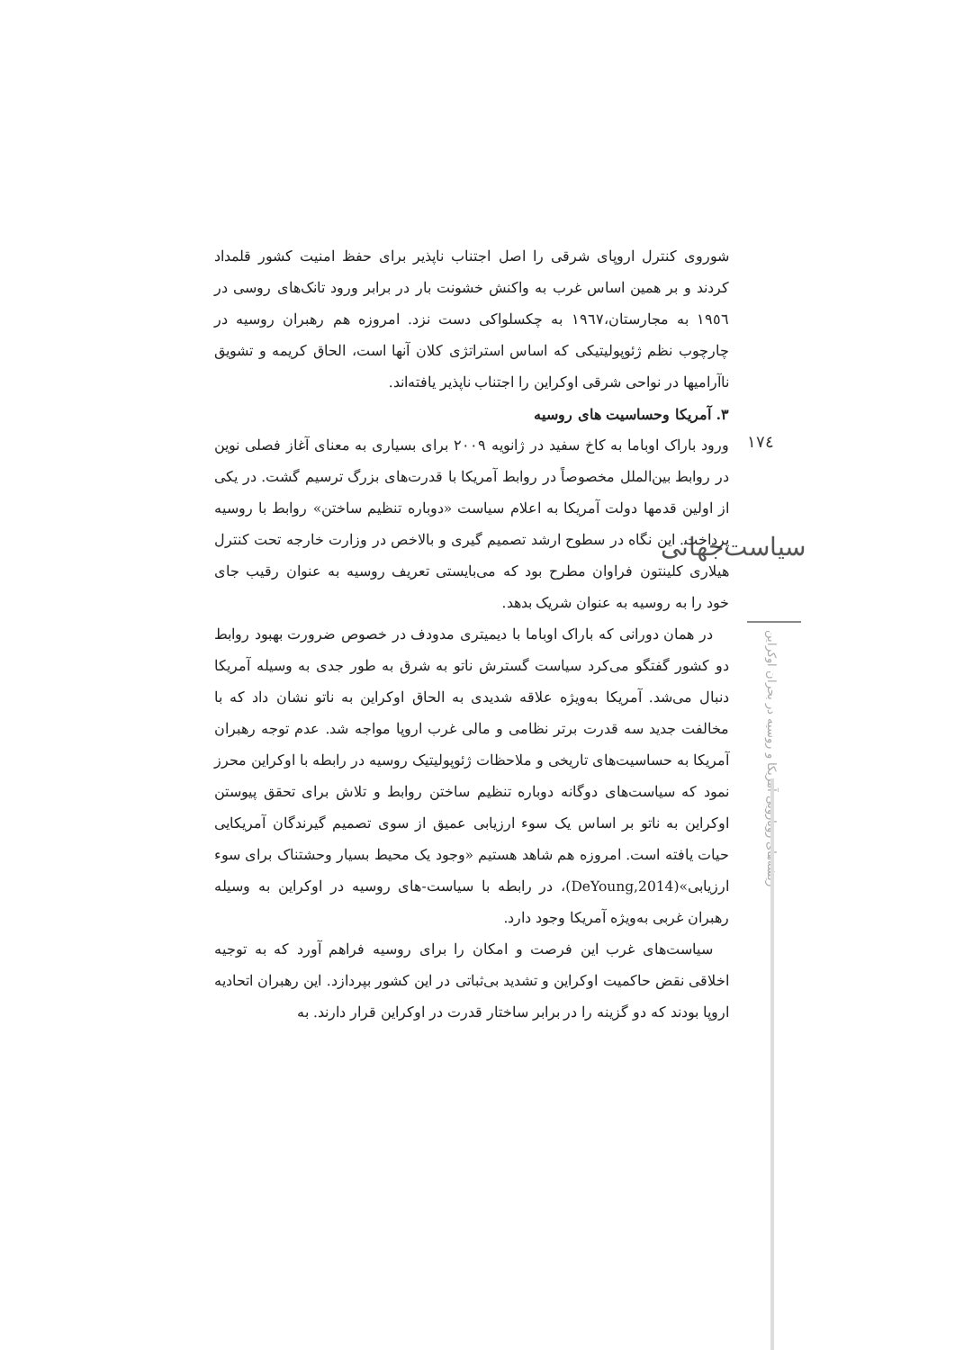١٧٤
سیاست‌جهانی
ریشه‌های رویارویی آمریکا و روسیه در بحران اوکراین
شوروی کنترل اروپای شرقی را اصل اجتناب ناپذیر برای حفظ امنیت کشور قلمداد کردند و بر همین اساس غرب به واکنش خشونت بار در برابر ورود تانک‌های روسی در ١٩٥٦ به مجارستان،١٩٦٧ به چکسلواکی دست نزد. امروزه هم رهبران روسیه در چارچوب نظم ژئوپولیتیکی که اساس استراتژی کلان آنها است، الحاق کریمه و تشویق ناآرامیها در نواحی شرقی اوکراین را اجتناب ناپذیر یافته‌اند.
٣. آمریکا وحساسیت های روسیه
ورود باراک اوباما به کاخ سفید در ژانویه ٢٠٠٩ برای بسیاری به معنای آغاز فصلی نوین در روابط بین‌الملل مخصوصاً در روابط آمریکا با قدرت‌های بزرگ ترسیم گشت. در یکی از اولین قدمها دولت آمریکا به اعلام سیاست «دوباره تنظیم ساختن» روابط با روسیه پرداخت. این نگاه در سطوح ارشد تصمیم گیری و بالاخص در وزارت خارجه تحت کنترل هیلاری کلینتون فراوان مطرح بود که می‌بایستی تعریف روسیه به عنوان رقیب جای خود را به روسیه به عنوان شریک بدهد.
در همان دورانی که باراک اوباما با دیمیتری مدودف در خصوص ضرورت بهبود روابط دو کشور گفتگو می‌کرد سیاست گسترش ناتو به شرق به طور جدی به وسیله آمریکا دنبال می‌شد. آمریکا به‌ویژه علاقه شدیدی به الحاق اوکراین به ناتو نشان داد که با مخالفت جدید سه قدرت برتر نظامی و مالی غرب اروپا مواجه شد. عدم توجه رهبران آمریکا به حساسیت‌های تاریخی و ملاحظات ژئوپولیتیک روسیه در رابطه با اوکراین محرز نمود که سیاست‌های دوگانه دوباره تنظیم ساختن روابط و تلاش برای تحقق پیوستن اوکراین به ناتو بر اساس یک سوء ارزیابی عمیق از سوی تصمیم گیرندگان آمریکایی حیات یافته است. امروزه هم شاهد هستیم «وجود یک محیط بسیار وحشتناک برای سوء ارزیابی»(DeYoung,2014)، در رابطه با سیاست-های روسیه در اوکراین به وسیله رهبران غربی به‌ویژه آمریکا وجود دارد.
سیاست‌های غرب این فرصت و امکان را برای روسیه فراهم آورد که به توجیه اخلاقی نقض حاکمیت اوکراین و تشدید بی‌ثباتی در این کشور بپردازد. این رهبران اتحادیه اروپا بودند که دو گزینه را در برابر ساختار قدرت در اوکراین قرار دارند. به